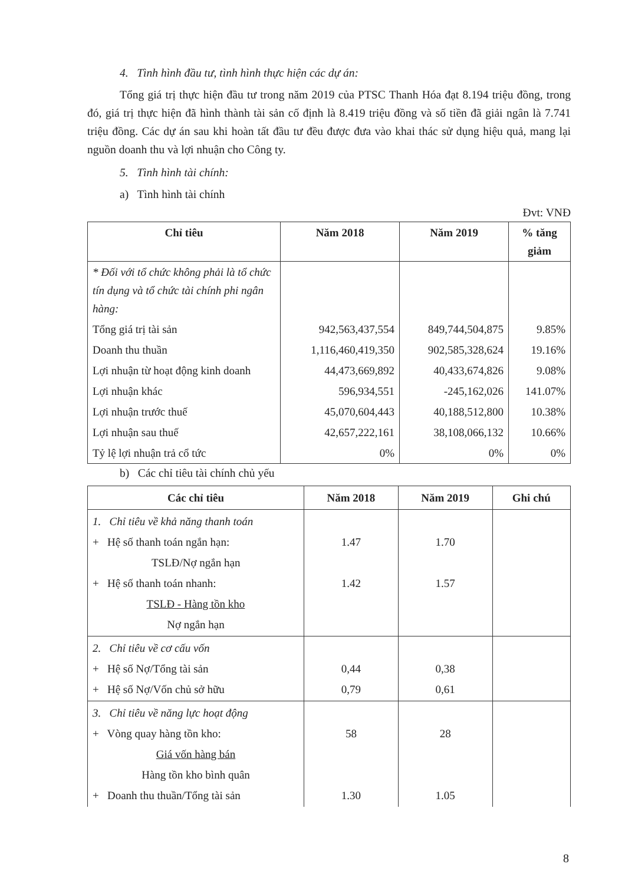4. Tình hình đầu tư, tình hình thực hiện các dự án:
Tổng giá trị thực hiện đầu tư trong năm 2019 của PTSC Thanh Hóa đạt 8.194 triệu đồng, trong đó, giá trị thực hiện đã hình thành tài sản cố định là 8.419 triệu đồng và số tiền đã giải ngân là 7.741 triệu đồng. Các dự án sau khi hoàn tất đầu tư đều được đưa vào khai thác sử dụng hiệu quả, mang lại nguồn doanh thu và lợi nhuận cho Công ty.
5. Tình hình tài chính:
a) Tình hình tài chính
Đvt: VNĐ
| Chỉ tiêu | Năm 2018 | Năm 2019 | % tăng giảm |
| --- | --- | --- | --- |
| * Đối với tổ chức không phải là tổ chức tín dụng và tổ chức tài chính phi ngân hàng: | | | |
| Tổng giá trị tài sản | 942,563,437,554 | 849,744,504,875 | 9.85% |
| Doanh thu thuần | 1,116,460,419,350 | 902,585,328,624 | 19.16% |
| Lợi nhuận từ hoạt động kinh doanh | 44,473,669,892 | 40,433,674,826 | 9.08% |
| Lợi nhuận khác | 596,934,551 | -245,162,026 | 141.07% |
| Lợi nhuận trước thuế | 45,070,604,443 | 40,188,512,800 | 10.38% |
| Lợi nhuận sau thuế | 42,657,222,161 | 38,108,066,132 | 10.66% |
| Tỷ lệ lợi nhuận trả cổ tức | 0% | 0% | 0% |
b) Các chỉ tiêu tài chính chủ yếu
| Các chỉ tiêu | Năm 2018 | Năm 2019 | Ghi chú |
| --- | --- | --- | --- |
| 1. Chỉ tiêu về khả năng thanh toán + Hệ số thanh toán ngắn hạn: TSLĐ/Nợ ngắn hạn + Hệ số thanh toán nhanh: TSLĐ - Hàng tồn kho Nợ ngắn hạn | 1.47 1.42 | 1.70 1.57 | |
| 2. Chỉ tiêu về cơ cấu vốn + Hệ số Nợ/Tổng tài sản + Hệ số Nợ/Vốn chủ sở hữu | 0,44 0,79 | 0,38 0,61 | |
| 3. Chỉ tiêu về năng lực hoạt động + Vòng quay hàng tồn kho: Giá vốn hàng bán Hàng tồn kho bình quân + Doanh thu thuần/Tổng tài sản | 58 1.30 | 28 1.05 | |
8